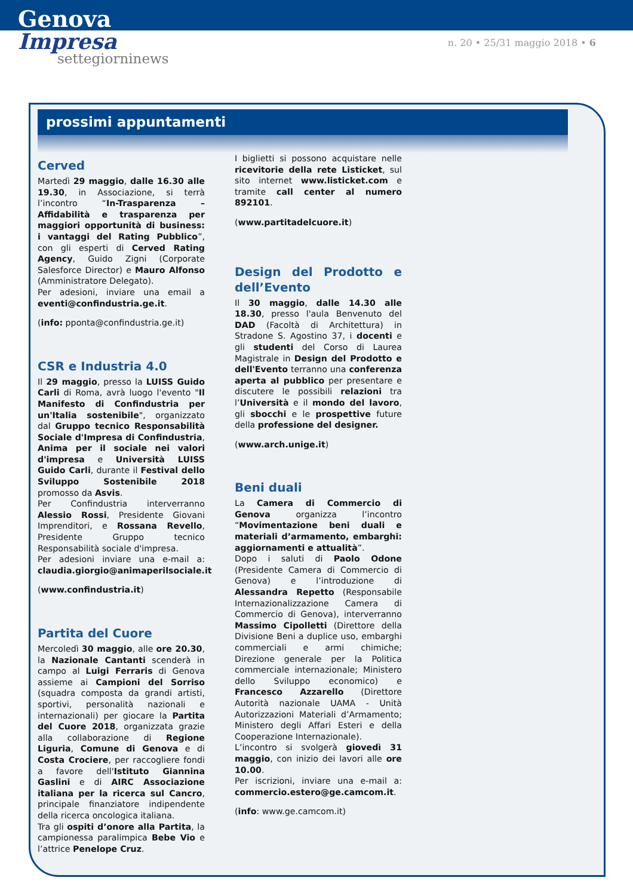Genova
Impresa
settegiorninews
n. 20 • 25/31 maggio 2018 • 6
prossimi appuntamenti
Cerved
Martedì 29 maggio, dalle 16.30 alle 19.30, in Associazione, si terrà l’incontro “In-Trasparenza – Affidabilità e trasparenza per maggiori opportunità di business: i vantaggi del Rating Pubblico”, con gli esperti di Cerved Rating Agency, Guido Zigni (Corporate Salesforce Director) e Mauro Alfonso (Amministratore Delegato).
Per adesioni, inviare una email a eventi@confindustria.ge.it.
(info: pponta@confindustria.ge.it)
CSR e Industria 4.0
Il 29 maggio, presso la LUISS Guido Carli di Roma, avrà luogo l'evento "Il Manifesto di Confindustria per un'Italia sostenibile", organizzato dal Gruppo tecnico Responsabilità Sociale d'Impresa di Confindustria, Anima per il sociale nei valori d'impresa e Università LUISS Guido Carli, durante il Festival dello Sviluppo Sostenibile 2018 promosso da Asvis.
Per Confindustria interverranno Alessio Rossi, Presidente Giovani Imprenditori, e Rossana Revello, Presidente Gruppo tecnico Responsabilità sociale d'impresa.
Per adesioni inviare una e-mail a: claudia.giorgio@animaperilsociale.it
(www.confindustria.it)
Partita del Cuore
Mercoledì 30 maggio, alle ore 20.30, la Nazionale Cantanti scenderà in campo al Luigi Ferraris di Genova assieme ai Campioni del Sorriso (squadra composta da grandi artisti, sportivi, personalità nazionali e internazionali) per giocare la Partita del Cuore 2018, organizzata grazie alla collaborazione di Regione Liguria, Comune di Genova e di Costa Crociere, per raccogliere fondi a favore dell'Istituto Giannina Gaslini e di AIRC Associazione italiana per la ricerca sul Cancro, principale finanziatore indipendente della ricerca oncologica italiana.
Tra gli ospiti d’onore alla Partita, la campionessa paralimpica Bebe Vio e l’attrice Penelope Cruz.
I biglietti si possono acquistare nelle ricevitorie della rete Listicket, sul sito internet www.listicket.com e tramite call center al numero 892101.
(www.partitadelcuore.it)
Design del Prodotto e dell’Evento
Il 30 maggio, dalle 14.30 alle 18.30, presso l'aula Benvenuto del DAD (Facoltà di Architettura) in Stradone S. Agostino 37, i docenti e gli studenti del Corso di Laurea Magistrale in Design del Prodotto e dell'Evento terranno una conferenza aperta al pubblico per presentare e discutere le possibili relazioni tra l’Università e il mondo del lavoro, gli sbocchi e le prospettive future della professione del designer.
(www.arch.unige.it)
Beni duali
La Camera di Commercio di Genova organizza l’incontro “Movimentazione beni duali e materiali d’armamento, embarghi: aggiornamenti e attualità”.
Dopo i saluti di Paolo Odone (Presidente Camera di Commercio di Genova) e l’introduzione di Alessandra Repetto (Responsabile Internazionalizzazione Camera di Commercio di Genova), interverranno Massimo Cipolletti (Direttore della Divisione Beni a duplice uso, embarghi commerciali e armi chimiche; Direzione generale per la Politica commerciale internazionale; Ministero dello Sviluppo economico) e Francesco Azzarello (Direttore Autorità nazionale UAMA - Unità Autorizzazioni Materiali d’Armamento; Ministero degli Affari Esteri e della Cooperazione Internazionale).
L’incontro si svolgerà giovedì 31 maggio, con inizio dei lavori alle ore 10.00.
Per iscrizioni, inviare una e-mail a: commercio.estero@ge.camcom.it.
(info: www.ge.camcom.it)